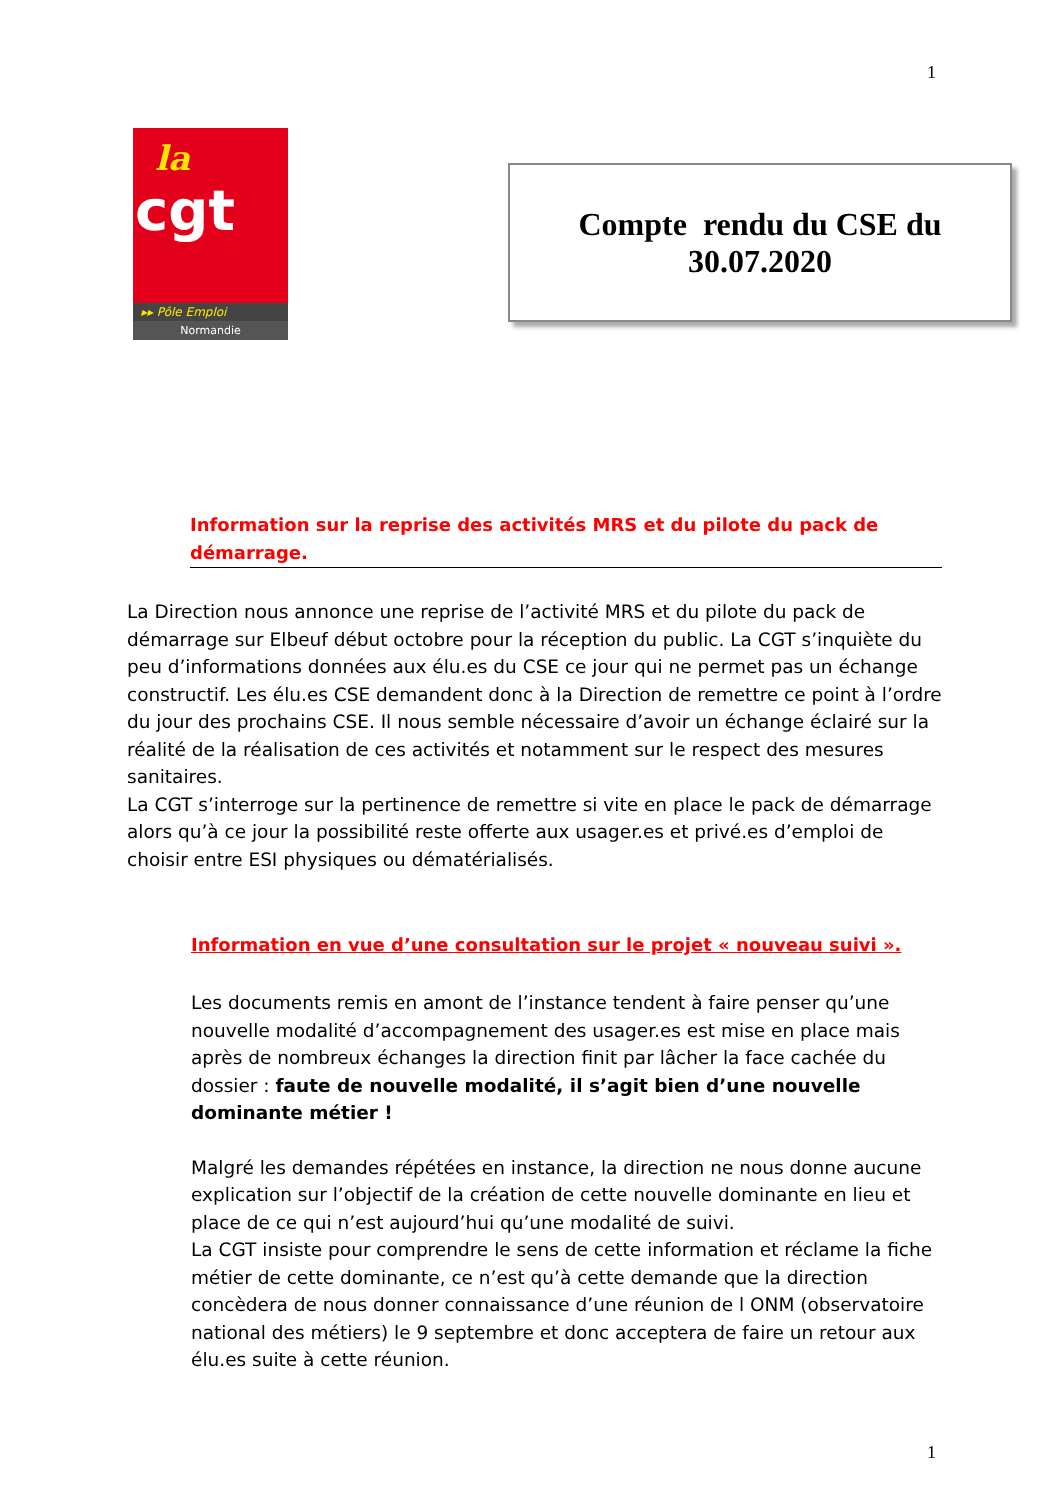1
la
cgt
▸▸ Pôle Emploi
Normandie
Compte rendu du CSE du
30.07.2020
Information sur la reprise des activités MRS et du pilote du pack de démarrage.
La Direction nous annonce une reprise de l’activité MRS et du pilote du pack de démarrage sur Elbeuf début octobre pour la réception du public. La CGT s’inquiète du peu d’informations données aux élu.es du CSE ce jour qui ne permet pas un échange constructif. Les élu.es CSE demandent donc à la Direction de remettre ce point à l’ordre du jour des prochains CSE. Il nous semble nécessaire d’avoir un échange éclairé sur la réalité de la réalisation de ces activités et notamment sur le respect des mesures sanitaires.
La CGT s’interroge sur la pertinence de remettre si vite en place le pack de démarrage alors qu’à ce jour la possibilité reste offerte aux usager.es et privé.es d’emploi de choisir entre ESI physiques ou dématérialisés.
Information en vue d’une consultation sur le projet « nouveau suivi ».
Les documents remis en amont de l’instance tendent à faire penser qu’une nouvelle modalité d’accompagnement des usager.es est mise en place mais après de nombreux échanges la direction finit par lâcher la face cachée du dossier : faute de nouvelle modalité, il s’agit bien d’une nouvelle dominante métier !
Malgré les demandes répétées en instance, la direction ne nous donne aucune explication sur l’objectif de la création de cette nouvelle dominante en lieu et place de ce qui n’est aujourd’hui qu’une modalité de suivi.
La CGT insiste pour comprendre le sens de cette information et réclame la fiche métier de cette dominante, ce n’est qu’à cette demande que la direction concèdera de nous donner connaissance d’une réunion de l ONM (observatoire national des métiers) le 9 septembre et donc acceptera de faire un retour aux élu.es suite à cette réunion.
1